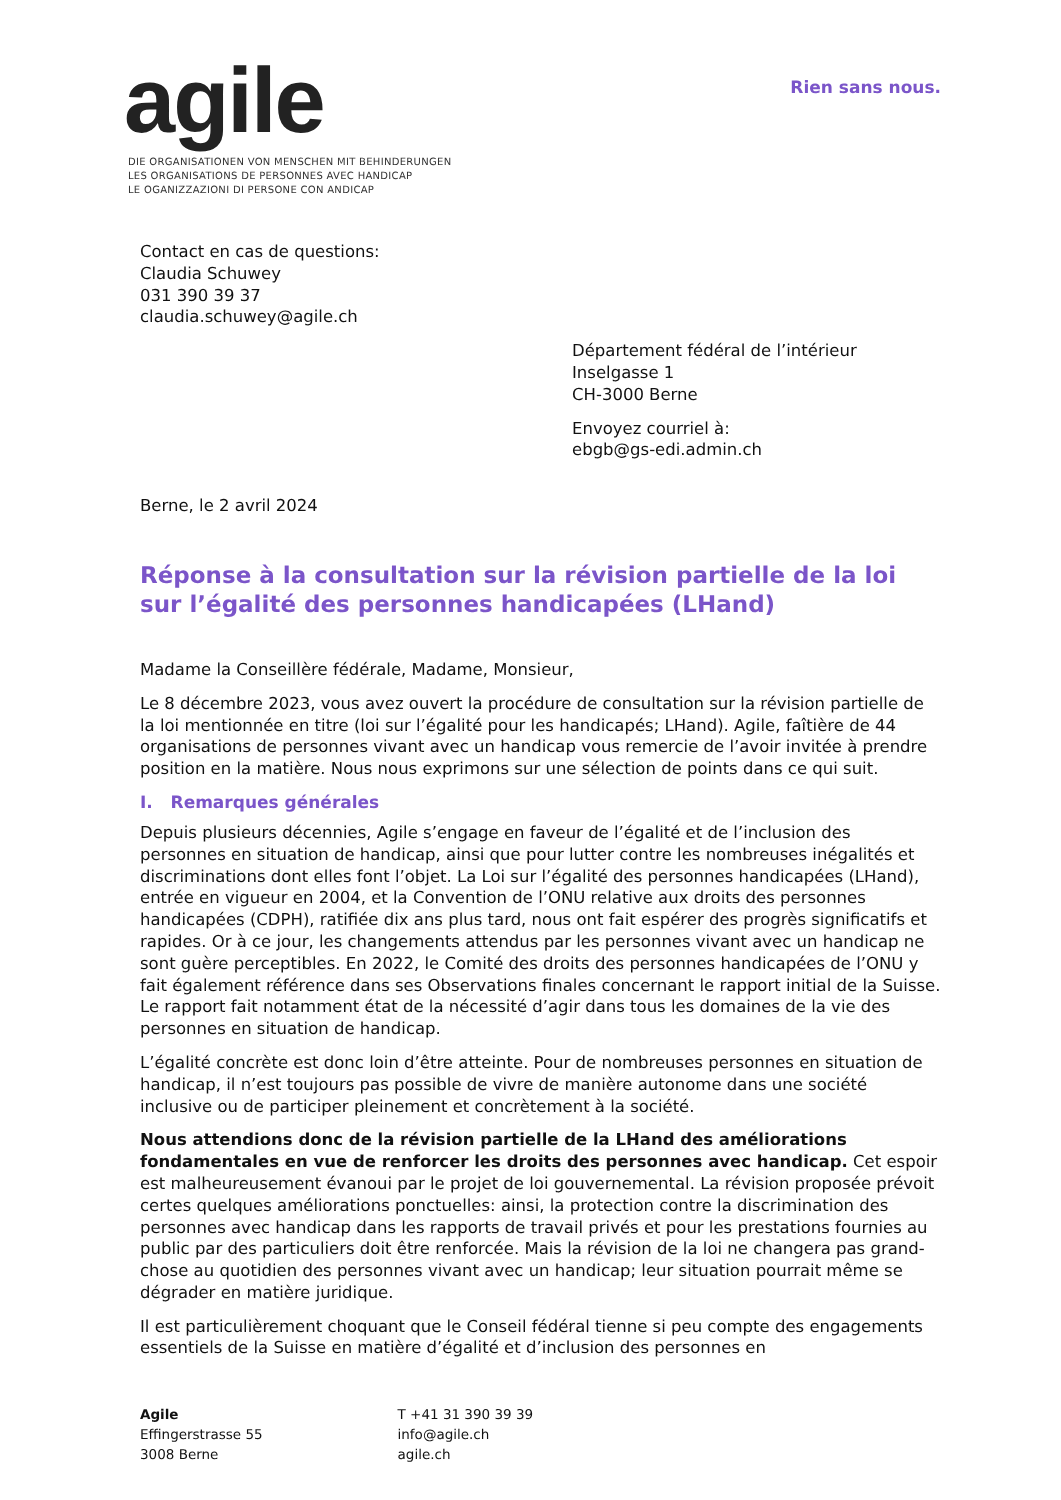agile
DIE ORGANISATIONEN VON MENSCHEN MIT BEHINDERUNGEN
LES ORGANISATIONS DE PERSONNES AVEC HANDICAP
LE OGANIZZAZIONI DI PERSONE CON ANDICAP
Rien sans nous.
Contact en cas de questions:
Claudia Schuwey
031 390 39 37
claudia.schuwey@agile.ch
Département fédéral de l’intérieur
Inselgasse 1
CH-3000 Berne
Envoyez courriel à:
ebgb@gs-edi.admin.ch
Berne, le 2 avril 2024
Réponse à la consultation sur la révision partielle de la loi sur l’égalité des personnes handicapées (LHand)
Madame la Conseillère fédérale, Madame, Monsieur,
Le 8 décembre 2023, vous avez ouvert la procédure de consultation sur la révision partielle de la loi mentionnée en titre (loi sur l’égalité pour les handicapés; LHand). Agile, faîtière de 44 organisations de personnes vivant avec un handicap vous remercie de l’avoir invitée à prendre position en la matière. Nous nous exprimons sur une sélection de points dans ce qui suit.
I. Remarques générales
Depuis plusieurs décennies, Agile s’engage en faveur de l’égalité et de l’inclusion des personnes en situation de handicap, ainsi que pour lutter contre les nombreuses inégalités et discriminations dont elles font l’objet. La Loi sur l’égalité des personnes handicapées (LHand), entrée en vigueur en 2004, et la Convention de l’ONU relative aux droits des personnes handicapées (CDPH), ratifiée dix ans plus tard, nous ont fait espérer des progrès significatifs et rapides. Or à ce jour, les changements attendus par les personnes vivant avec un handicap ne sont guère perceptibles. En 2022, le Comité des droits des personnes handicapées de l’ONU y fait également référence dans ses Observations finales concernant le rapport initial de la Suisse. Le rapport fait notamment état de la nécessité d’agir dans tous les domaines de la vie des personnes en situation de handicap.
L’égalité concrète est donc loin d’être atteinte. Pour de nombreuses personnes en situation de handicap, il n’est toujours pas possible de vivre de manière autonome dans une société inclusive ou de participer pleinement et concrètement à la société.
Nous attendions donc de la révision partielle de la LHand des améliorations fondamentales en vue de renforcer les droits des personnes avec handicap. Cet espoir est malheureusement évanoui par le projet de loi gouvernemental. La révision proposée prévoit certes quelques améliorations ponctuelles: ainsi, la protection contre la discrimination des personnes avec handicap dans les rapports de travail privés et pour les prestations fournies au public par des particuliers doit être renforcée. Mais la révision de la loi ne changera pas grand-chose au quotidien des personnes vivant avec un handicap; leur situation pourrait même se dégrader en matière juridique.
Il est particulièrement choquant que le Conseil fédéral tienne si peu compte des engagements essentiels de la Suisse en matière d’égalité et d’inclusion des personnes en
Agile
Effingerstrasse 55
3008 Berne
T +41 31 390 39 39
info@agile.ch
agile.ch